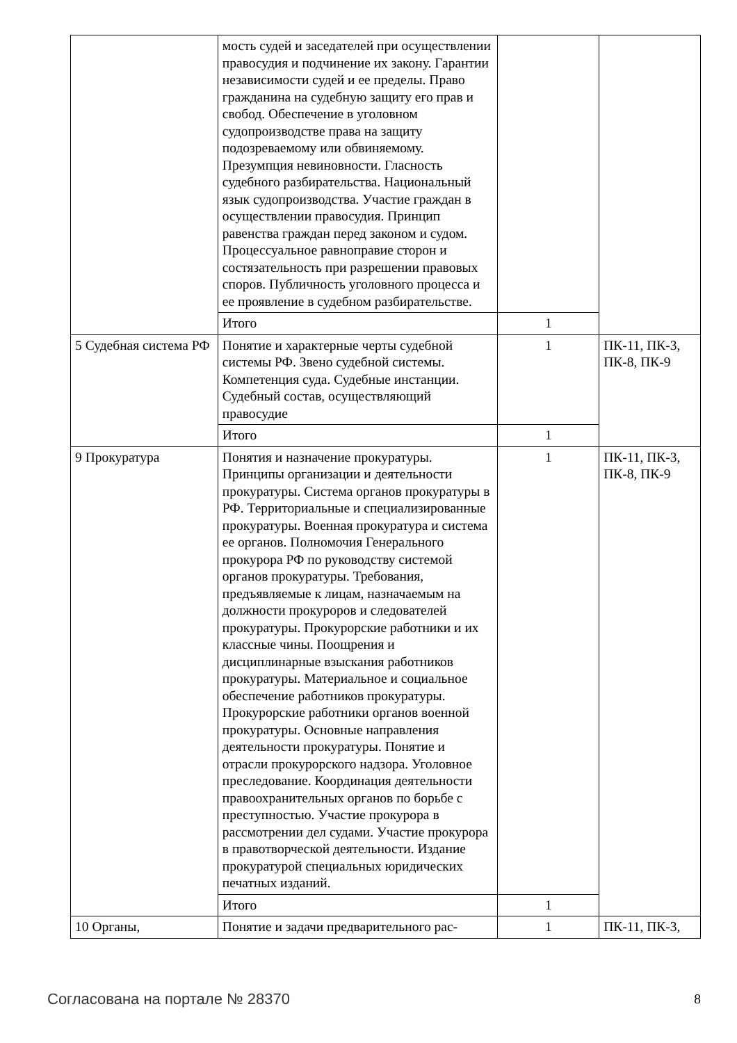| | мость судей и заседателей при осуществлении правосудия и подчинение их закону. Гарантии независимости судей и ее пределы. Право гражданина на судебную защиту его прав и свобод. Обеспечение в уголовном судопроизводстве права на защиту подозреваемому или обвиняемому. Презумпция невиновности. Гласность судебного разбирательства. Национальный язык судопроизводства. Участие граждан в осуществлении правосудия. Принцип равенства граждан перед законом и судом. Процессуальное равноправие сторон и состязательность при разрешении правовых споров. Публичность уголовного процесса и ее проявление в судебном разбирательстве. | | |
| | Итого | 1 | |
| 5 Судебная система РФ | Понятие и характерные черты судебной системы РФ. Звено судебной системы. Компетенция суда. Судебные инстанции. Судебный состав, осуществляющий правосудие | 1 | ПК-11, ПК-3, ПК-8, ПК-9 |
| | Итого | 1 | |
| 9 Прокуратура | Понятия и назначение прокуратуры. Принципы организации и деятельности прокуратуры. Система органов прокуратуры в РФ. Территориальные и специализированные прокуратуры. Военная прокуратура и система ее органов. Полномочия Генерального прокурора РФ по руководству системой органов прокуратуры. Требования, предъявляемые к лицам, назначаемым на должности прокуроров и следователей прокуратуры. Прокурорские работники и их классные чины. Поощрения и дисциплинарные взыскания работников прокуратуры. Материальное и социальное обеспечение работников прокуратуры. Прокурорские работники органов военной прокуратуры. Основные направления деятельности прокуратуры. Понятие и отрасли прокурорского надзора. Уголовное преследование. Координация деятельности правоохранительных органов по борьбе с преступностью. Участие прокурора в рассмотрении дел судами. Участие прокурора в правотворческой деятельности. Издание прокуратурой специальных юридических печатных изданий. | 1 | ПК-11, ПК-3, ПК-8, ПК-9 |
| | Итого | 1 | |
| 10 Органы, | Понятие и задачи предварительного рас- | 1 | ПК-11, ПК-3, |
Согласована на портале № 28370 8